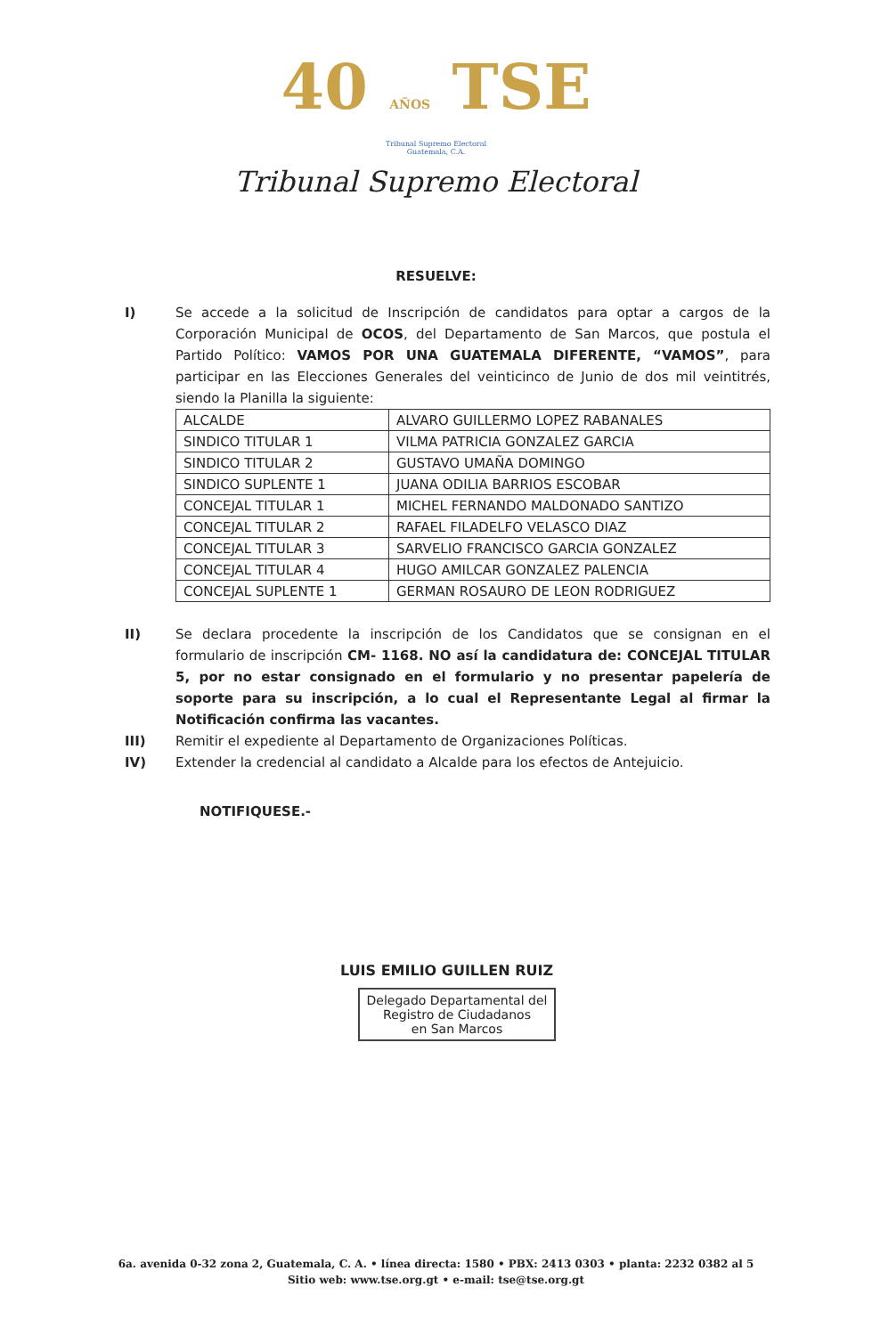40 AÑOS TSE
Tribunal Supremo Electoral
Guatemala, C.A.
Tribunal Supremo Electoral
RESUELVE:
I) Se accede a la solicitud de Inscripción de candidatos para optar a cargos de la Corporación Municipal de OCOS, del Departamento de San Marcos, que postula el Partido Político: VAMOS POR UNA GUATEMALA DIFERENTE, “VAMOS”, para participar en las Elecciones Generales del veinticinco de Junio de dos mil veintitrés, siendo la Planilla la siguiente:
| ALCALDE | ALVARO GUILLERMO LOPEZ RABANALES |
| SINDICO TITULAR 1 | VILMA PATRICIA GONZALEZ GARCIA |
| SINDICO TITULAR 2 | GUSTAVO UMAÑA DOMINGO |
| SINDICO SUPLENTE 1 | JUANA ODILIA BARRIOS ESCOBAR |
| CONCEJAL TITULAR 1 | MICHEL FERNANDO MALDONADO SANTIZO |
| CONCEJAL TITULAR 2 | RAFAEL FILADELFO VELASCO DIAZ |
| CONCEJAL TITULAR 3 | SARVELIO FRANCISCO GARCIA GONZALEZ |
| CONCEJAL TITULAR 4 | HUGO AMILCAR GONZALEZ PALENCIA |
| CONCEJAL SUPLENTE 1 | GERMAN ROSAURO DE LEON RODRIGUEZ |
II) Se declara procedente la inscripción de los Candidatos que se consignan en el formulario de inscripción CM- 1168. NO así la candidatura de: CONCEJAL TITULAR 5, por no estar consignado en el formulario y no presentar papelería de soporte para su inscripción, a lo cual el Representante Legal al firmar la Notificación confirma las vacantes.
III) Remitir el expediente al Departamento de Organizaciones Políticas.
IV) Extender la credencial al candidato a Alcalde para los efectos de Antejuicio.
NOTIFIQUESE.-
LUIS EMILIO GUILLEN RUIZ
Delegado Departamental del
Registro de Ciudadanos
en San Marcos
6a. avenida 0-32 zona 2, Guatemala, C. A. • línea directa: 1580 • PBX: 2413 0303 • planta: 2232 0382 al 5
Sitio web: www.tse.org.gt • e-mail: tse@tse.org.gt